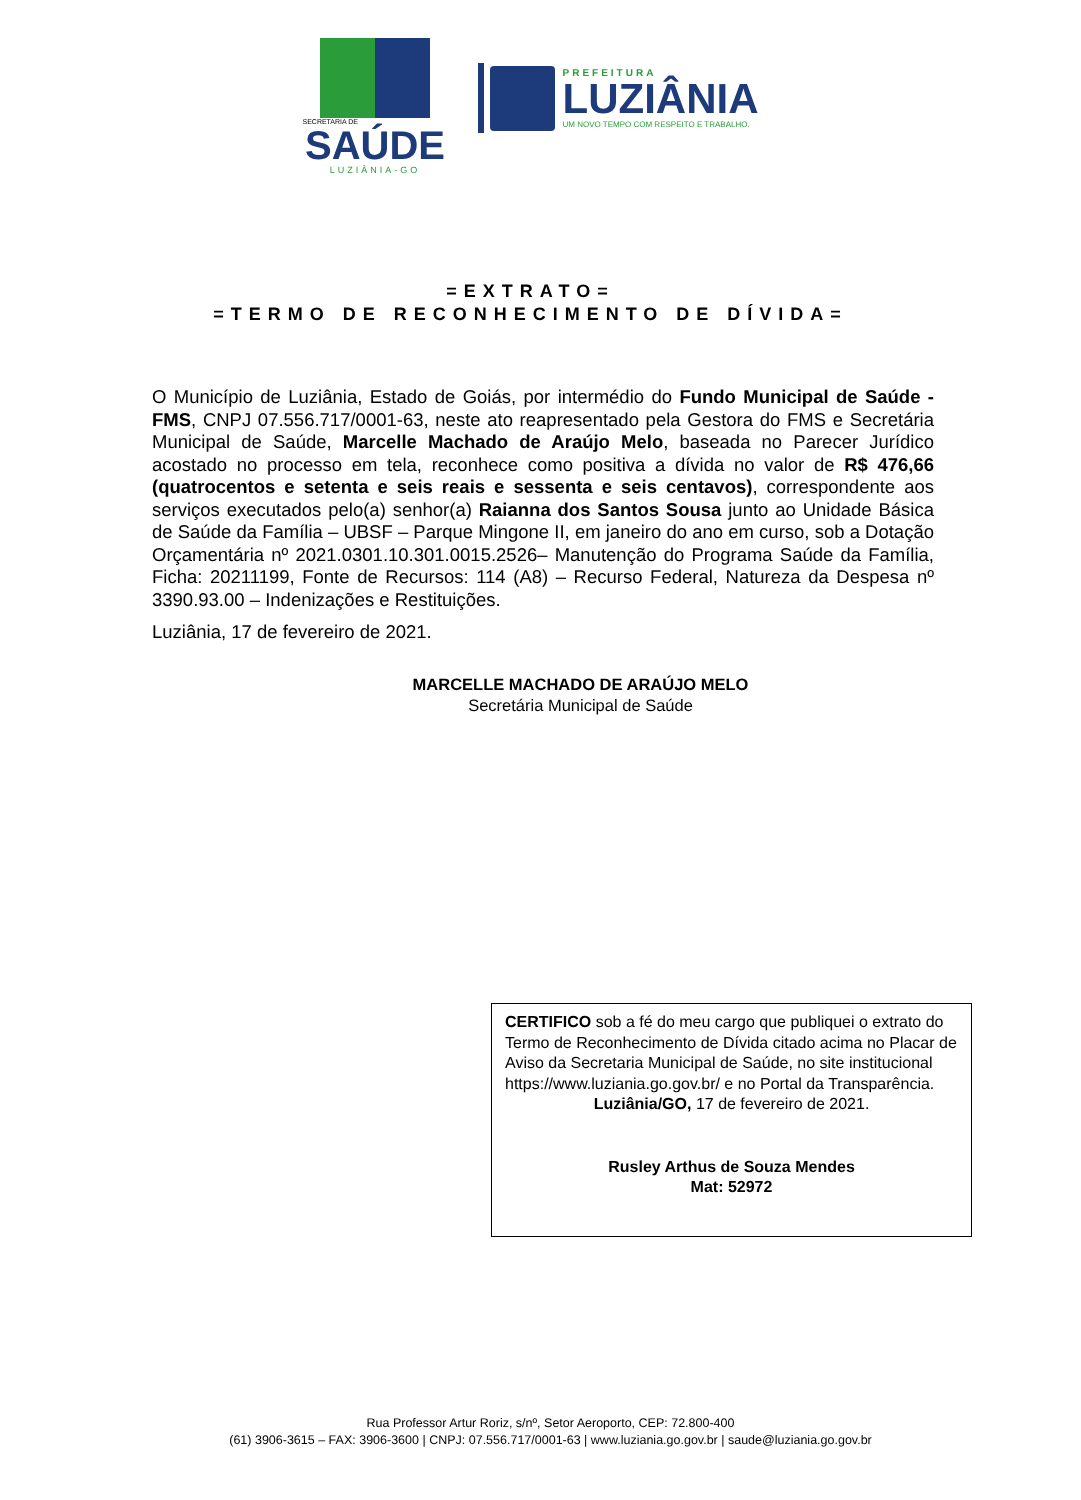SECRETARIA DE
SAÚDE
LUZIÂNIA-GO
PREFEITURA
LUZIÂNIA
UM NOVO TEMPO COM RESPEITO E TRABALHO.
=EXTRATO=
=TERMO DE RECONHECIMENTO DE DÍVIDA=
O Município de Luziânia, Estado de Goiás, por intermédio do Fundo Municipal de Saúde - FMS, CNPJ 07.556.717/0001-63, neste ato reapresentado pela Gestora do FMS e Secretária Municipal de Saúde, Marcelle Machado de Araújo Melo, baseada no Parecer Jurídico acostado no processo em tela, reconhece como positiva a dívida no valor de R$ 476,66 (quatrocentos e setenta e seis reais e sessenta e seis centavos), correspondente aos serviços executados pelo(a) senhor(a) Raianna dos Santos Sousa junto ao Unidade Básica de Saúde da Família – UBSF – Parque Mingone II, em janeiro do ano em curso, sob a Dotação Orçamentária nº 2021.0301.10.301.0015.2526– Manutenção do Programa Saúde da Família, Ficha: 20211199, Fonte de Recursos: 114 (A8) – Recurso Federal, Natureza da Despesa nº 3390.93.00 – Indenizações e Restituições.
Luziânia, 17 de fevereiro de 2021.
MARCELLE MACHADO DE ARAÚJO MELO
Secretária Municipal de Saúde
CERTIFICO sob a fé do meu cargo que publiquei o extrato do Termo de Reconhecimento de Dívida citado acima no Placar de Aviso da Secretaria Municipal de Saúde, no site institucional https://www.luziania.go.gov.br/ e no Portal da Transparência.
Luziânia/GO, 17 de fevereiro de 2021.
Rusley Arthus de Souza Mendes
Mat: 52972
Rua Professor Artur Roriz, s/nº, Setor Aeroporto, CEP: 72.800-400
(61) 3906-3615 – FAX: 3906-3600 | CNPJ: 07.556.717/0001-63 | www.luziania.go.gov.br | saude@luziania.go.gov.br